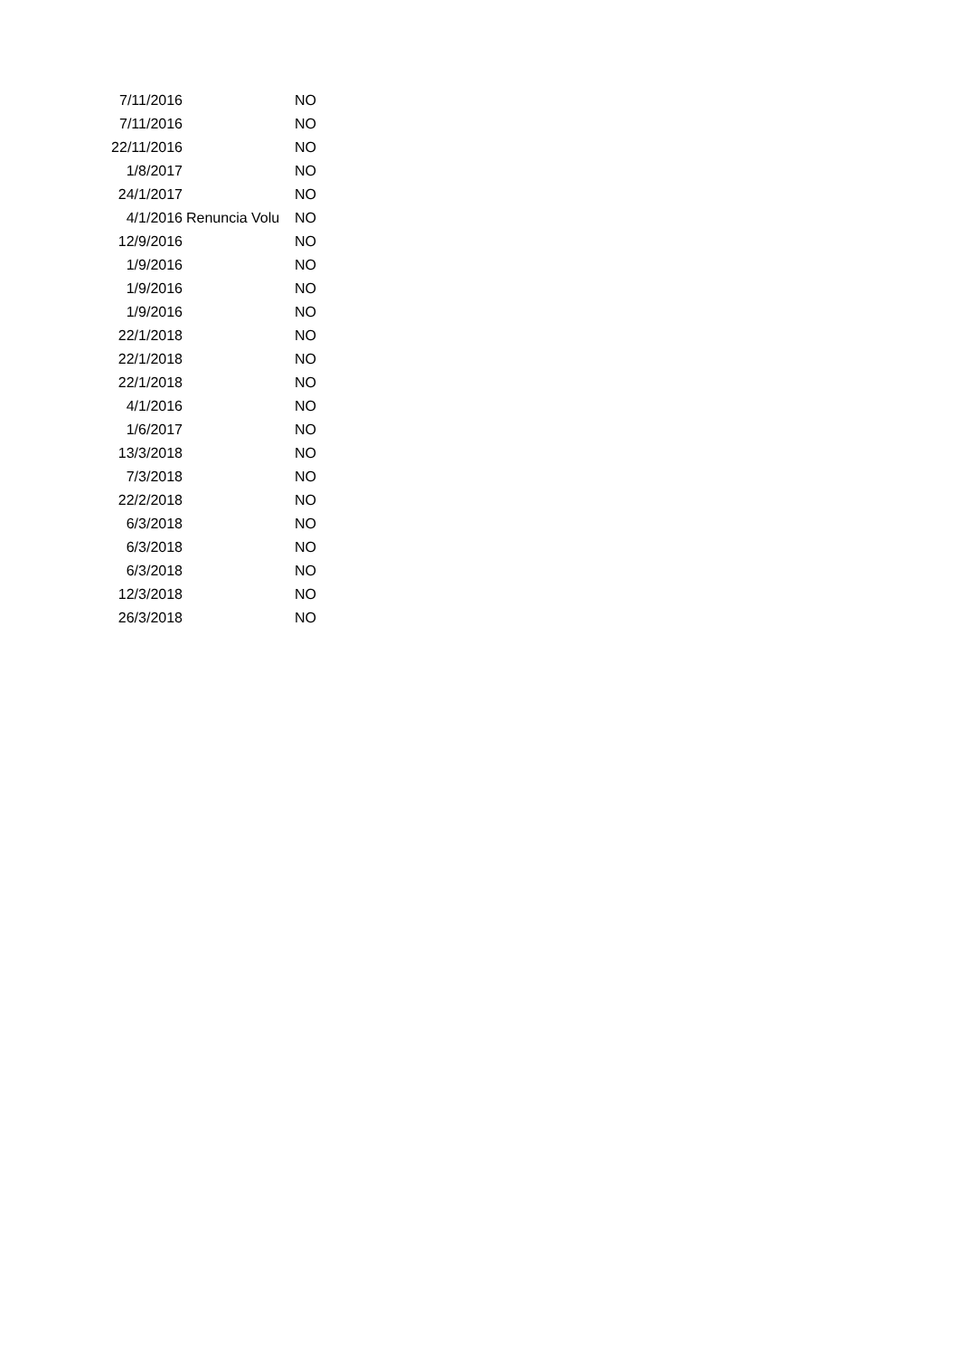| 7/11/2016 | | NO |
| 7/11/2016 | | NO |
| 22/11/2016 | | NO |
| 1/8/2017 | | NO |
| 24/1/2017 | | NO |
| 4/1/2016 | Renuncia Volu | NO |
| 12/9/2016 | | NO |
| 1/9/2016 | | NO |
| 1/9/2016 | | NO |
| 1/9/2016 | | NO |
| 22/1/2018 | | NO |
| 22/1/2018 | | NO |
| 22/1/2018 | | NO |
| 4/1/2016 | | NO |
| 1/6/2017 | | NO |
| 13/3/2018 | | NO |
| 7/3/2018 | | NO |
| 22/2/2018 | | NO |
| 6/3/2018 | | NO |
| 6/3/2018 | | NO |
| 6/3/2018 | | NO |
| 12/3/2018 | | NO |
| 26/3/2018 | | NO |